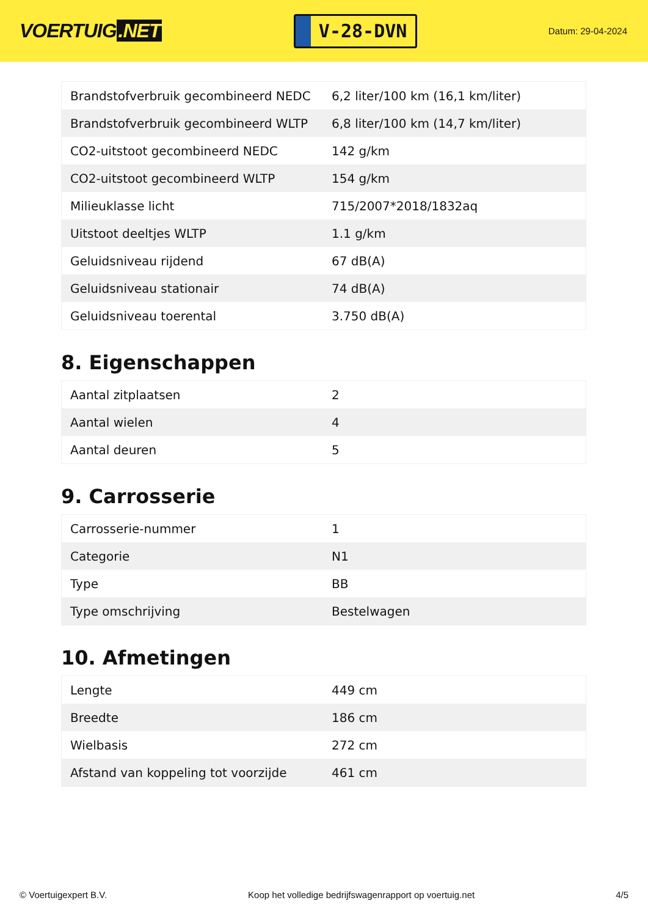VOERTUIG.NET
V-28-DVN
Datum: 29-04-2024
| Brandstofverbruik gecombineerd NEDC | 6,2 liter/100 km (16,1 km/liter) |
| Brandstofverbruik gecombineerd WLTP | 6,8 liter/100 km (14,7 km/liter) |
| CO2-uitstoot gecombineerd NEDC | 142 g/km |
| CO2-uitstoot gecombineerd WLTP | 154 g/km |
| Milieuklasse licht | 715/2007*2018/1832aq |
| Uitstoot deeltjes WLTP | 1.1 g/km |
| Geluidsniveau rijdend | 67 dB(A) |
| Geluidsniveau stationair | 74 dB(A) |
| Geluidsniveau toerental | 3.750 dB(A) |
8. Eigenschappen
| Aantal zitplaatsen | 2 |
| Aantal wielen | 4 |
| Aantal deuren | 5 |
9. Carrosserie
| Carrosserie-nummer | 1 |
| Categorie | N1 |
| Type | BB |
| Type omschrijving | Bestelwagen |
10. Afmetingen
| Lengte | 449 cm |
| Breedte | 186 cm |
| Wielbasis | 272 cm |
| Afstand van koppeling tot voorzijde | 461 cm |
© Voertuigexpert B.V. Koop het volledige bedrijfswagenrapport op voertuig.net 4/5